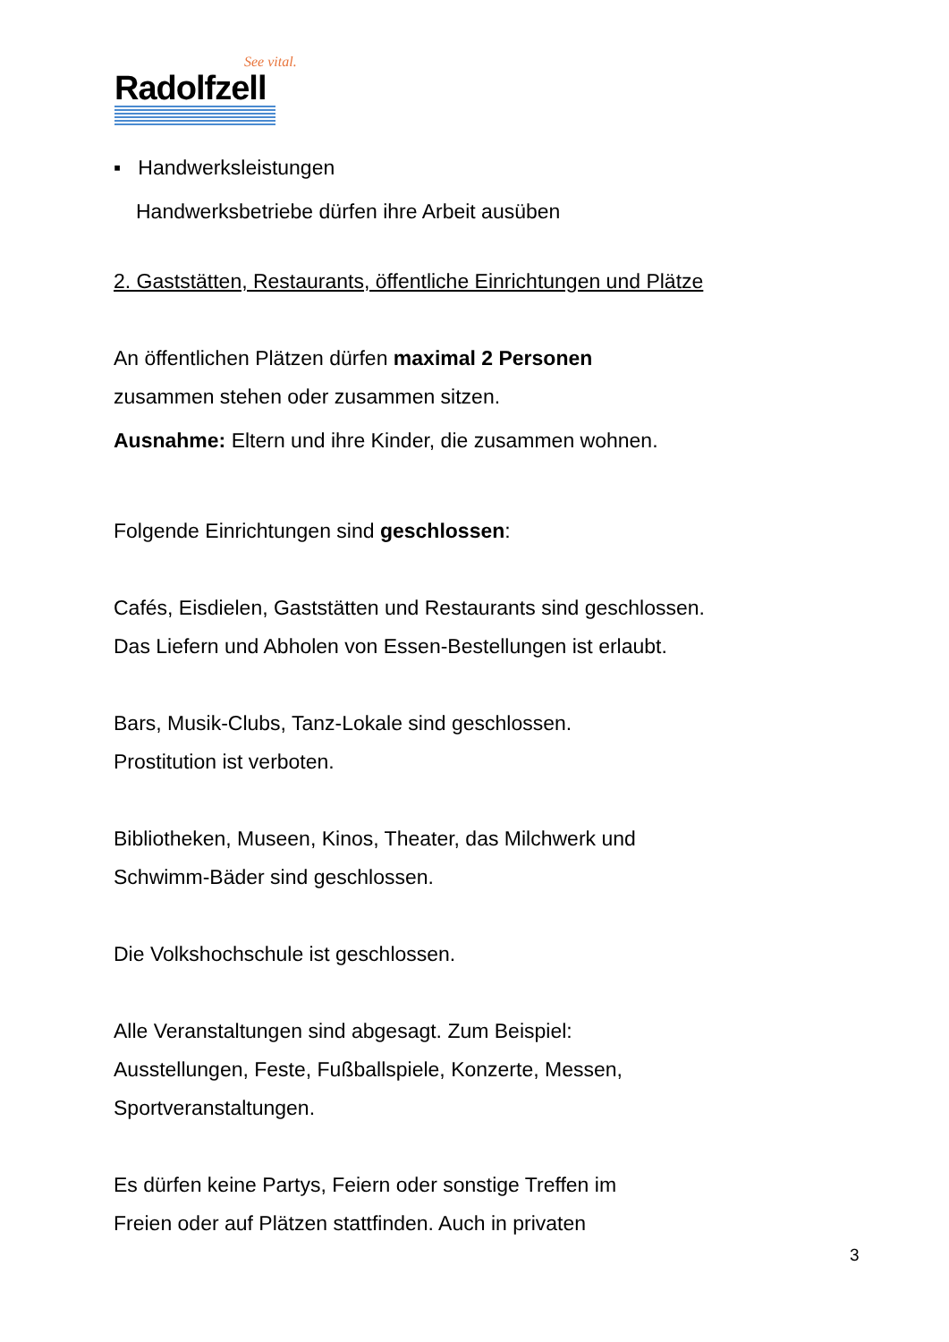See vital.
Radolfzell
▪ Handwerksleistungen
Handwerksbetriebe dürfen ihre Arbeit ausüben
2. Gaststätten, Restaurants, öffentliche Einrichtungen und Plätze
An öffentlichen Plätzen dürfen maximal 2 Personen
zusammen stehen oder zusammen sitzen.
Ausnahme: Eltern und ihre Kinder, die zusammen wohnen.
Folgende Einrichtungen sind geschlossen:
Cafés, Eisdielen, Gaststätten und Restaurants sind geschlossen.
Das Liefern und Abholen von Essen-Bestellungen ist erlaubt.
Bars, Musik-Clubs, Tanz-Lokale sind geschlossen.
Prostitution ist verboten.
Bibliotheken, Museen, Kinos, Theater, das Milchwerk und
Schwimm-Bäder sind geschlossen.
Die Volkshochschule ist geschlossen.
Alle Veranstaltungen sind abgesagt. Zum Beispiel:
Ausstellungen, Feste, Fußballspiele, Konzerte, Messen,
Sportveranstaltungen.
Es dürfen keine Partys, Feiern oder sonstige Treffen im
Freien oder auf Plätzen stattfinden. Auch in privaten
3